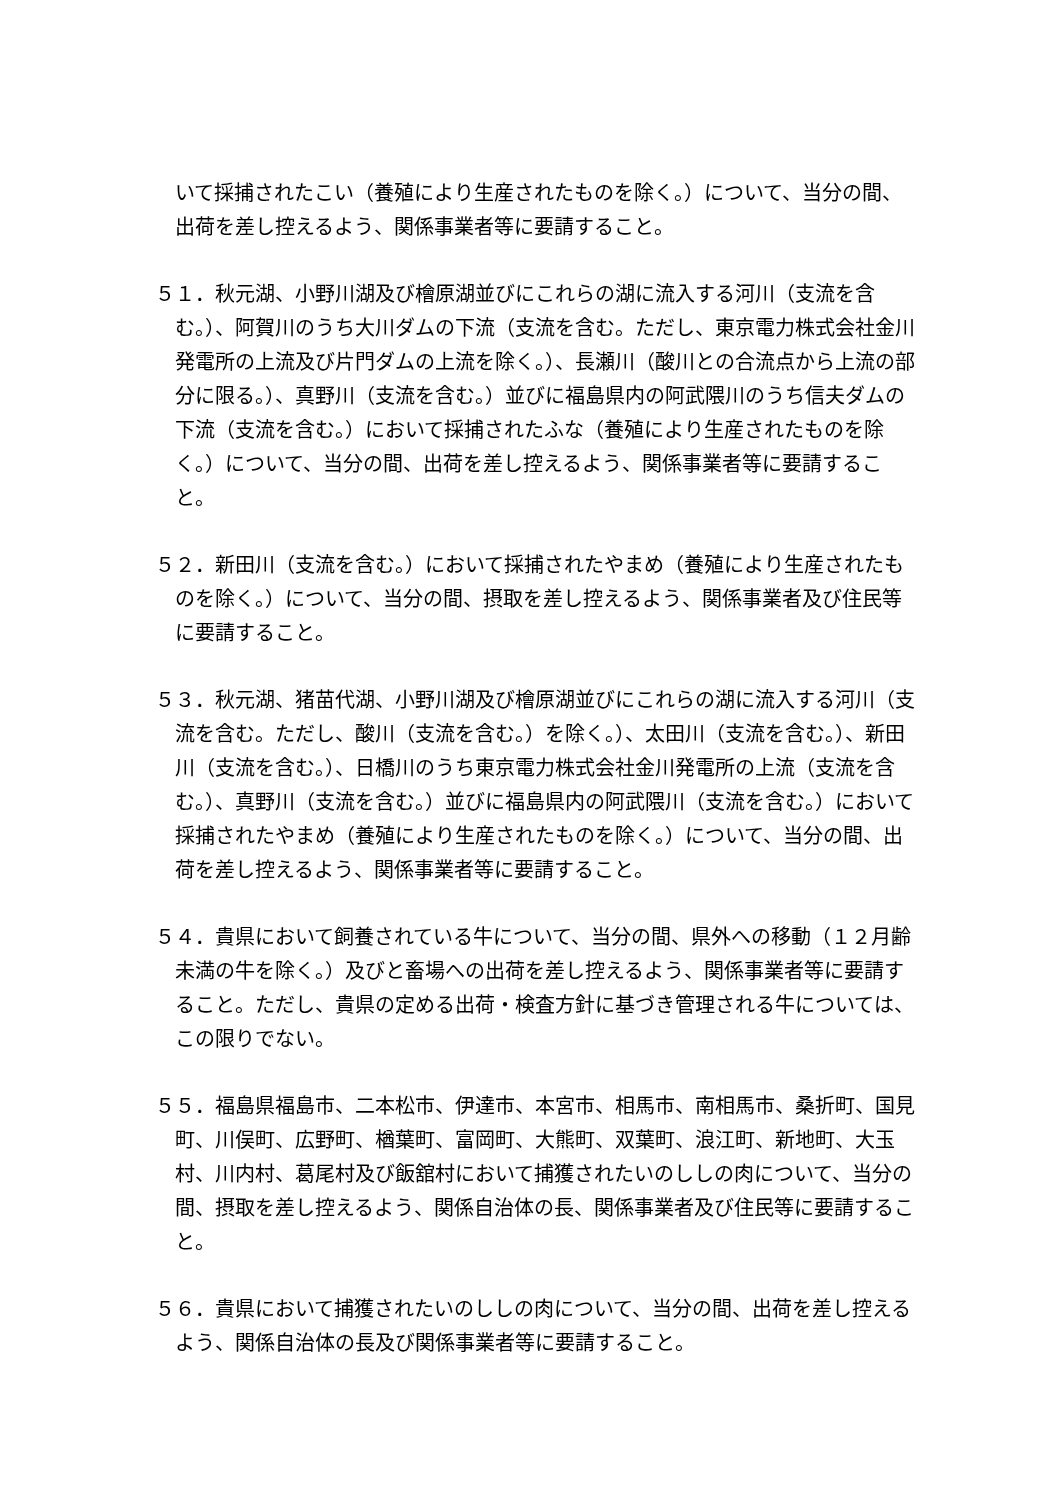いて採捕されたこい（養殖により生産されたものを除く。）について、当分の間、出荷を差し控えるよう、関係事業者等に要請すること。
５１．秋元湖、小野川湖及び檜原湖並びにこれらの湖に流入する河川（支流を含む。）、阿賀川のうち大川ダムの下流（支流を含む。ただし、東京電力株式会社金川発電所の上流及び片門ダムの上流を除く。）、長瀬川（酸川との合流点から上流の部分に限る。）、真野川（支流を含む。）並びに福島県内の阿武隈川のうち信夫ダムの下流（支流を含む。）において採捕されたふな（養殖により生産されたものを除く。）について、当分の間、出荷を差し控えるよう、関係事業者等に要請すること。
５２．新田川（支流を含む。）において採捕されたやまめ（養殖により生産されたものを除く。）について、当分の間、摂取を差し控えるよう、関係事業者及び住民等に要請すること。
５３．秋元湖、猪苗代湖、小野川湖及び檜原湖並びにこれらの湖に流入する河川（支流を含む。ただし、酸川（支流を含む。）を除く。）、太田川（支流を含む。）、新田川（支流を含む。）、日橋川のうち東京電力株式会社金川発電所の上流（支流を含む。）、真野川（支流を含む。）並びに福島県内の阿武隈川（支流を含む。）において採捕されたやまめ（養殖により生産されたものを除く。）について、当分の間、出荷を差し控えるよう、関係事業者等に要請すること。
５４．貴県において飼養されている牛について、当分の間、県外への移動（１２月齢未満の牛を除く。）及びと畜場への出荷を差し控えるよう、関係事業者等に要請すること。ただし、貴県の定める出荷・検査方針に基づき管理される牛については、この限りでない。
５５．福島県福島市、二本松市、伊達市、本宮市、相馬市、南相馬市、桑折町、国見町、川俣町、広野町、楢葉町、富岡町、大熊町、双葉町、浪江町、新地町、大玉村、川内村、葛尾村及び飯舘村において捕獲されたいのししの肉について、当分の間、摂取を差し控えるよう、関係自治体の長、関係事業者及び住民等に要請すること。
５６．貴県において捕獲されたいのししの肉について、当分の間、出荷を差し控えるよう、関係自治体の長及び関係事業者等に要請すること。